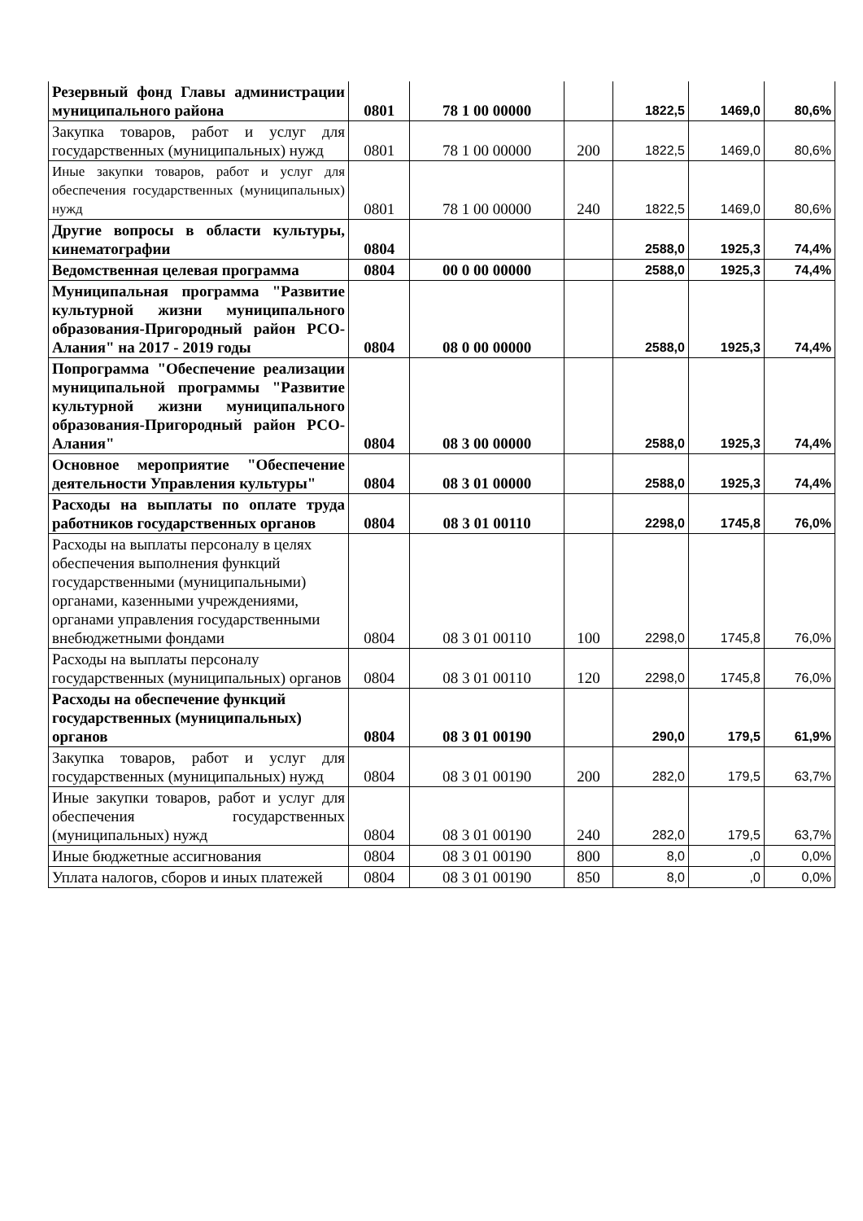| Резервный фонд Главы администрации муниципального района | 0801 | 78 1 00 00000 | | 1822,5 | 1469,0 | 80,6% |
| Закупка товаров, работ и услуг для государственных (муниципальных) нужд | 0801 | 78 1 00 00000 | 200 | 1822,5 | 1469,0 | 80,6% |
| Иные закупки товаров, работ и услуг для обеспечения государственных (муниципальных) нужд | 0801 | 78 1 00 00000 | 240 | 1822,5 | 1469,0 | 80,6% |
| Другие вопросы в области культуры, кинематографии | 0804 | | | 2588,0 | 1925,3 | 74,4% |
| Ведомственная целевая программа | 0804 | 00 0 00 00000 | | 2588,0 | 1925,3 | 74,4% |
| Муниципальная программа "Развитие культурной жизни муниципального образования-Пригородный район РСО-Алания" на 2017 - 2019 годы | 0804 | 08 0 00 00000 | | 2588,0 | 1925,3 | 74,4% |
| Попрограмма "Обеспечение реализации муниципальной программы "Развитие культурной жизни муниципального образования-Пригородный район РСО-Алания" | 0804 | 08 3 00 00000 | | 2588,0 | 1925,3 | 74,4% |
| Основное мероприятие "Обеспечение деятельности Управления культуры" | 0804 | 08 3 01 00000 | | 2588,0 | 1925,3 | 74,4% |
| Расходы на выплаты по оплате труда работников государственных органов | 0804 | 08 3 01 00110 | | 2298,0 | 1745,8 | 76,0% |
| Расходы на выплаты персоналу в целях обеспечения выполнения функций государственными (муниципальными) органами, казенными учреждениями, органами управления государственными внебюджетными фондами | 0804 | 08 3 01 00110 | 100 | 2298,0 | 1745,8 | 76,0% |
| Расходы на выплаты персоналу государственных (муниципальных) органов | 0804 | 08 3 01 00110 | 120 | 2298,0 | 1745,8 | 76,0% |
| Расходы на обеспечение функций государственных (муниципальных) органов | 0804 | 08 3 01 00190 | | 290,0 | 179,5 | 61,9% |
| Закупка товаров, работ и услуг для государственных (муниципальных) нужд | 0804 | 08 3 01 00190 | 200 | 282,0 | 179,5 | 63,7% |
| Иные закупки товаров, работ и услуг для обеспечения государственных (муниципальных) нужд | 0804 | 08 3 01 00190 | 240 | 282,0 | 179,5 | 63,7% |
| Иные бюджетные ассигнования | 0804 | 08 3 01 00190 | 800 | 8,0 | ,0 | 0,0% |
| Уплата налогов, сборов и иных платежей | 0804 | 08 3 01 00190 | 850 | 8,0 | ,0 | 0,0% |